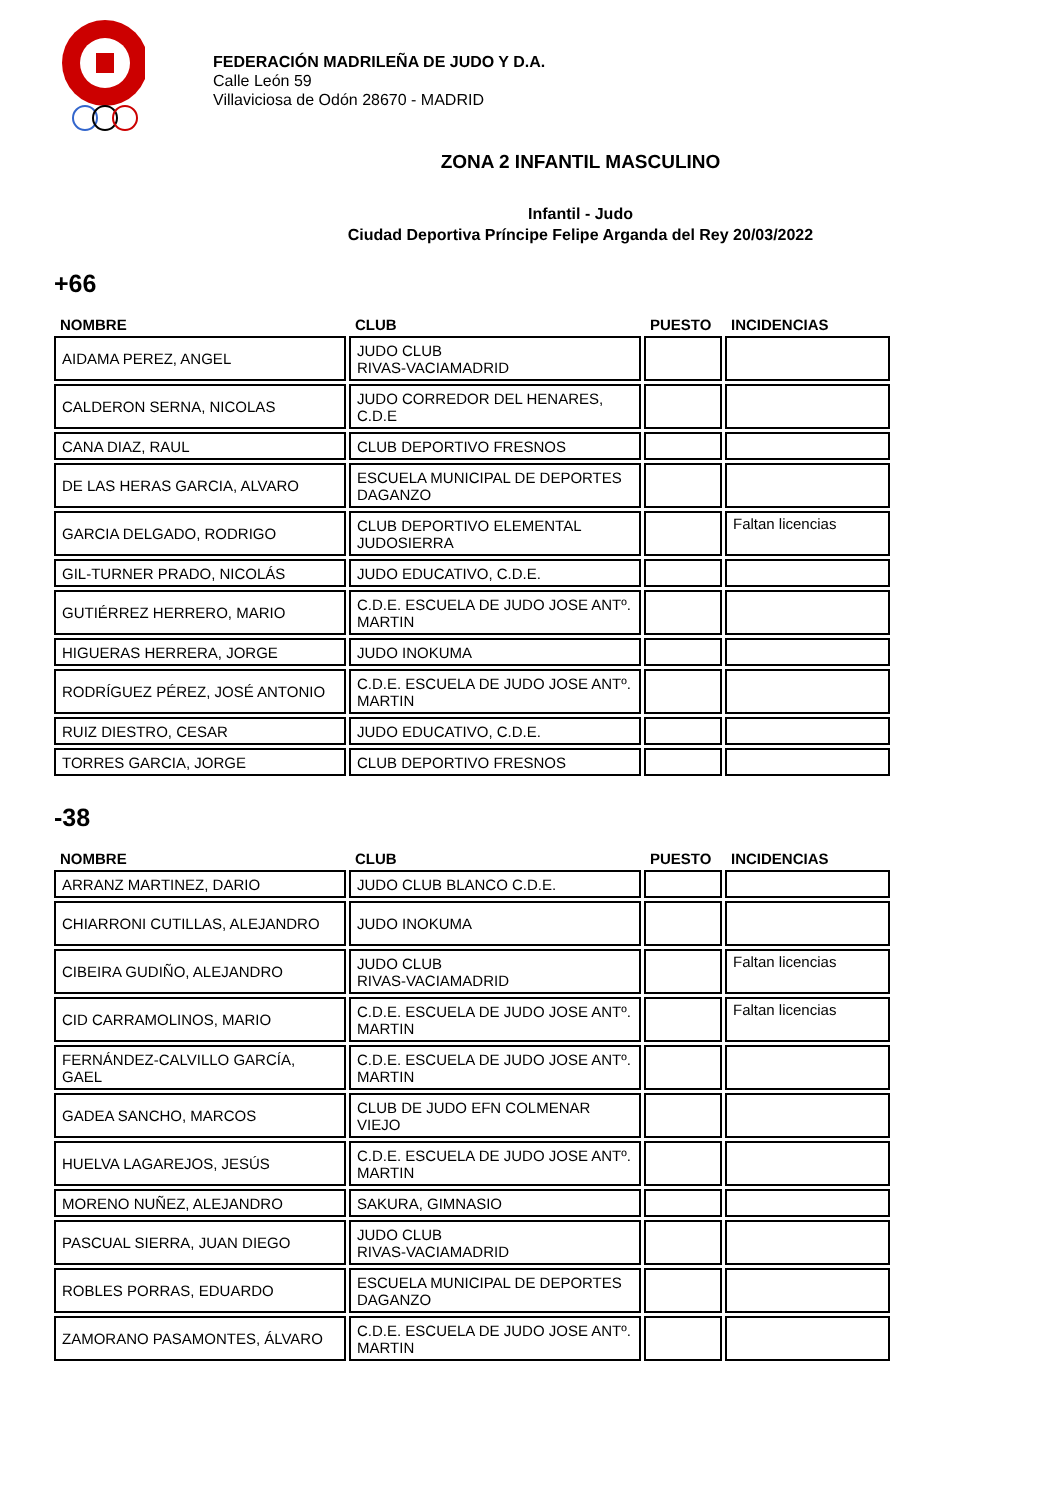FEDERACIÓN MADRILEÑA DE JUDO Y D.A.
Calle León 59
Villaviciosa de Odón 28670 - MADRID
ZONA 2 INFANTIL MASCULINO
Infantil - Judo
Ciudad Deportiva Príncipe Felipe Arganda del Rey 20/03/2022
+66
| NOMBRE | CLUB | PUESTO | INCIDENCIAS |
| --- | --- | --- | --- |
| AIDAMA PEREZ, ANGEL | JUDO CLUB RIVAS-VACIAMADRID | | |
| CALDERON SERNA, NICOLAS | JUDO CORREDOR DEL HENARES, C.D.E | | |
| CANA DIAZ, RAUL | CLUB DEPORTIVO FRESNOS | | |
| DE LAS HERAS GARCIA, ALVARO | ESCUELA MUNICIPAL DE DEPORTES DAGANZO | | |
| GARCIA DELGADO, RODRIGO | CLUB DEPORTIVO ELEMENTAL JUDOSIERRA | | Faltan licencias |
| GIL-TURNER PRADO, NICOLÁS | JUDO EDUCATIVO, C.D.E. | | |
| GUTIÉRREZ HERRERO, MARIO | C.D.E. ESCUELA DE JUDO JOSE ANTº. MARTIN | | |
| HIGUERAS HERRERA, JORGE | JUDO INOKUMA | | |
| RODRÍGUEZ PÉREZ, JOSÉ ANTONIO | C.D.E. ESCUELA DE JUDO JOSE ANTº. MARTIN | | |
| RUIZ DIESTRO, CESAR | JUDO EDUCATIVO, C.D.E. | | |
| TORRES GARCIA, JORGE | CLUB DEPORTIVO FRESNOS | | |
-38
| NOMBRE | CLUB | PUESTO | INCIDENCIAS |
| --- | --- | --- | --- |
| ARRANZ MARTINEZ, DARIO | JUDO CLUB BLANCO C.D.E. | | |
| CHIARRONI CUTILLAS, ALEJANDRO | JUDO INOKUMA | | |
| CIBEIRA GUDIÑO, ALEJANDRO | JUDO CLUB RIVAS-VACIAMADRID | | Faltan licencias |
| CID CARRAMOLINOS, MARIO | C.D.E. ESCUELA DE JUDO JOSE ANTº. MARTIN | | Faltan licencias |
| FERNÁNDEZ-CALVILLO GARCÍA, GAEL | C.D.E. ESCUELA DE JUDO JOSE ANTº. MARTIN | | |
| GADEA SANCHO, MARCOS | CLUB DE JUDO EFN COLMENAR VIEJO | | |
| HUELVA LAGAREJOS, JESÚS | C.D.E. ESCUELA DE JUDO JOSE ANTº. MARTIN | | |
| MORENO NUÑEZ, ALEJANDRO | SAKURA, GIMNASIO | | |
| PASCUAL SIERRA, JUAN DIEGO | JUDO CLUB RIVAS-VACIAMADRID | | |
| ROBLES PORRAS, EDUARDO | ESCUELA MUNICIPAL DE DEPORTES DAGANZO | | |
| ZAMORANO PASAMONTES, ÁLVARO | C.D.E. ESCUELA DE JUDO JOSE ANTº. MARTIN | | |